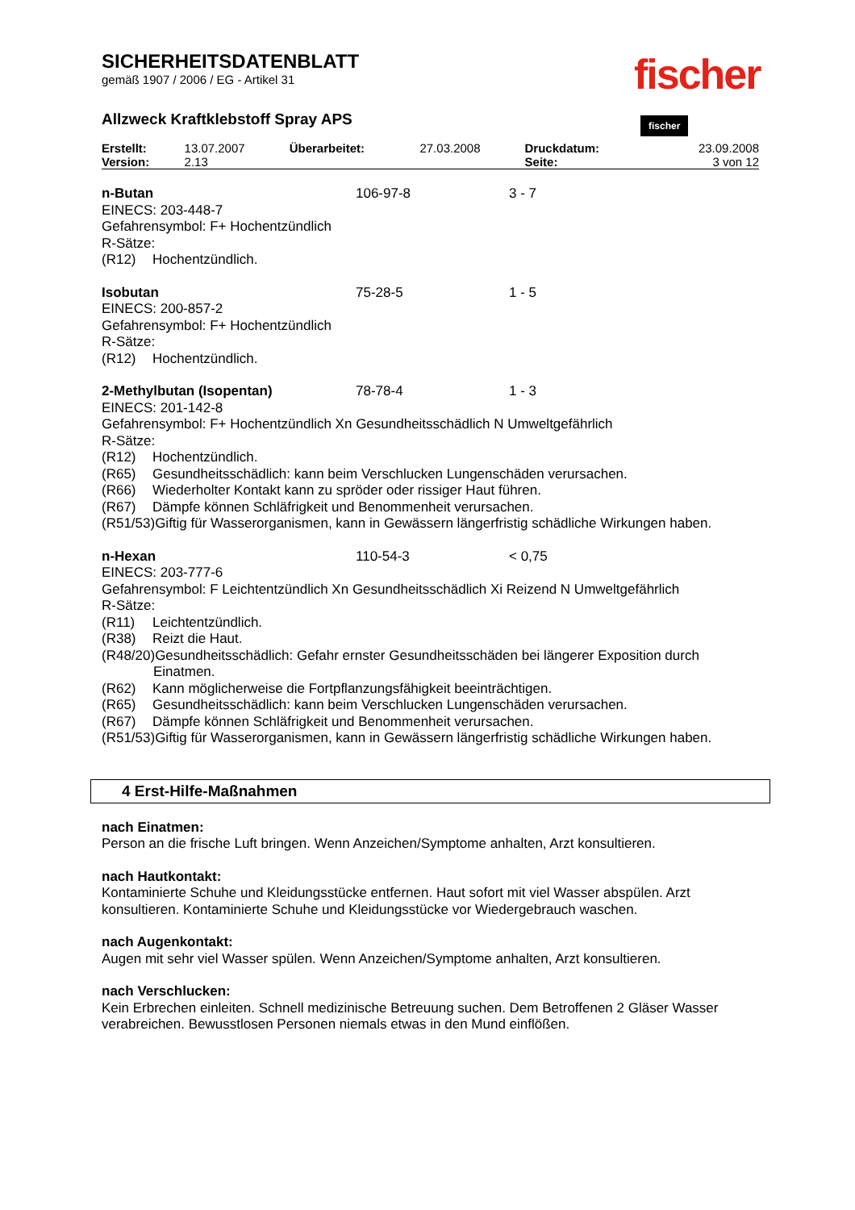fischer fischer
SICHERHEITSDATENBLATT
gemäß 1907 / 2006 / EG - Artikel 31
Allzweck Kraftklebstoff Spray APS
| Erstellt: | 13.07.2007 | Überarbeitet: | 27.03.2008 | Druckdatum: | 23.09.2008 |
| Version: | 2.13 | | | Seite: | 3 von 12 |
n-Butan 106-97-8 3 - 7
EINECS: 203-448-7
Gefahrensymbol: F+ Hochentzündlich
R-Sätze:
(R12) Hochentzündlich.
Isobutan 75-28-5 1 - 5
EINECS: 200-857-2
Gefahrensymbol: F+ Hochentzündlich
R-Sätze:
(R12) Hochentzündlich.
2-Methylbutan (Isopentan) 78-78-4 1 - 3
EINECS: 201-142-8
Gefahrensymbol: F+ Hochentzündlich Xn Gesundheitsschädlich N Umweltgefährlich
R-Sätze:
(R12) Hochentzündlich.
(R65) Gesundheitsschädlich: kann beim Verschlucken Lungenschäden verursachen.
(R66) Wiederholter Kontakt kann zu spröder oder rissiger Haut führen.
(R67) Dämpfe können Schläfrigkeit und Benommenheit verursachen.
(R51/53)Giftig für Wasserorganismen, kann in Gewässern längerfristig schädliche Wirkungen haben.
n-Hexan 110-54-3 < 0,75
EINECS: 203-777-6
Gefahrensymbol: F Leichtentzündlich Xn Gesundheitsschädlich Xi Reizend N Umweltgefährlich
R-Sätze:
(R11) Leichtentzündlich.
(R38) Reizt die Haut.
(R48/20)Gesundheitsschädlich: Gefahr ernster Gesundheitsschäden bei längerer Exposition durch
Einatmen.
(R62) Kann möglicherweise die Fortpflanzungsfähigkeit beeinträchtigen.
(R65) Gesundheitsschädlich: kann beim Verschlucken Lungenschäden verursachen.
(R67) Dämpfe können Schläfrigkeit und Benommenheit verursachen.
(R51/53)Giftig für Wasserorganismen, kann in Gewässern längerfristig schädliche Wirkungen haben.
4 Erst-Hilfe-Maßnahmen
nach Einatmen:
Person an die frische Luft bringen. Wenn Anzeichen/Symptome anhalten, Arzt konsultieren.
nach Hautkontakt:
Kontaminierte Schuhe und Kleidungsstücke entfernen. Haut sofort mit viel Wasser abspülen. Arzt konsultieren. Kontaminierte Schuhe und Kleidungsstücke vor Wiedergebrauch waschen.
nach Augenkontakt:
Augen mit sehr viel Wasser spülen. Wenn Anzeichen/Symptome anhalten, Arzt konsultieren.
nach Verschlucken:
Kein Erbrechen einleiten. Schnell medizinische Betreuung suchen. Dem Betroffenen 2 Gläser Wasser verabreichen. Bewusstlosen Personen niemals etwas in den Mund einflößen.